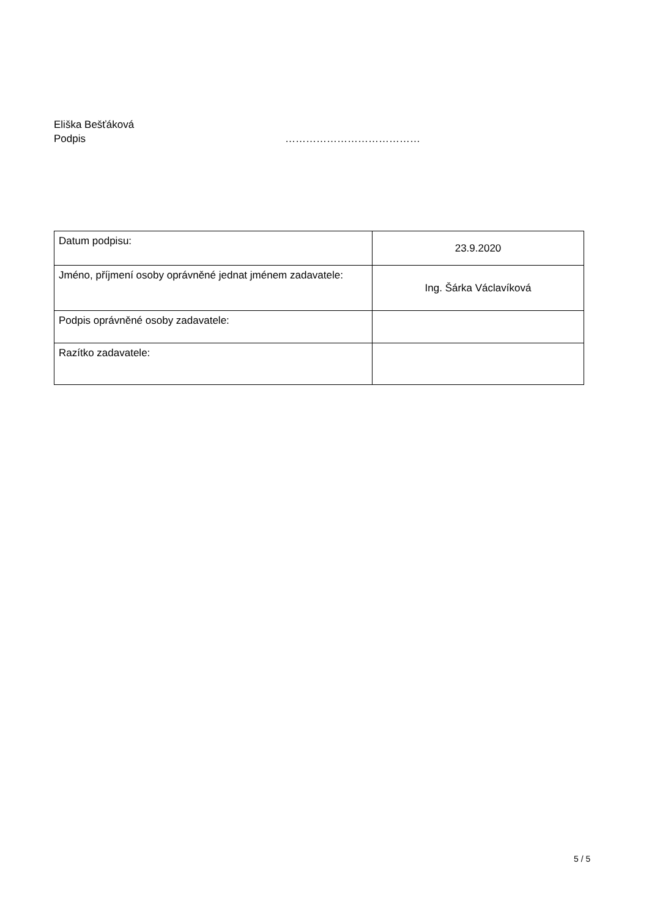Eliška Bešťáková
Podpis …………………………………
| Datum podpisu: | 23.9.2020 |
| Jméno, příjmení osoby oprávněné jednat jménem zadavatele: | Ing. Šárka Václavíková |
| Podpis oprávněné osoby zadavatele: | |
| Razítko zadavatele: | |
5 / 5